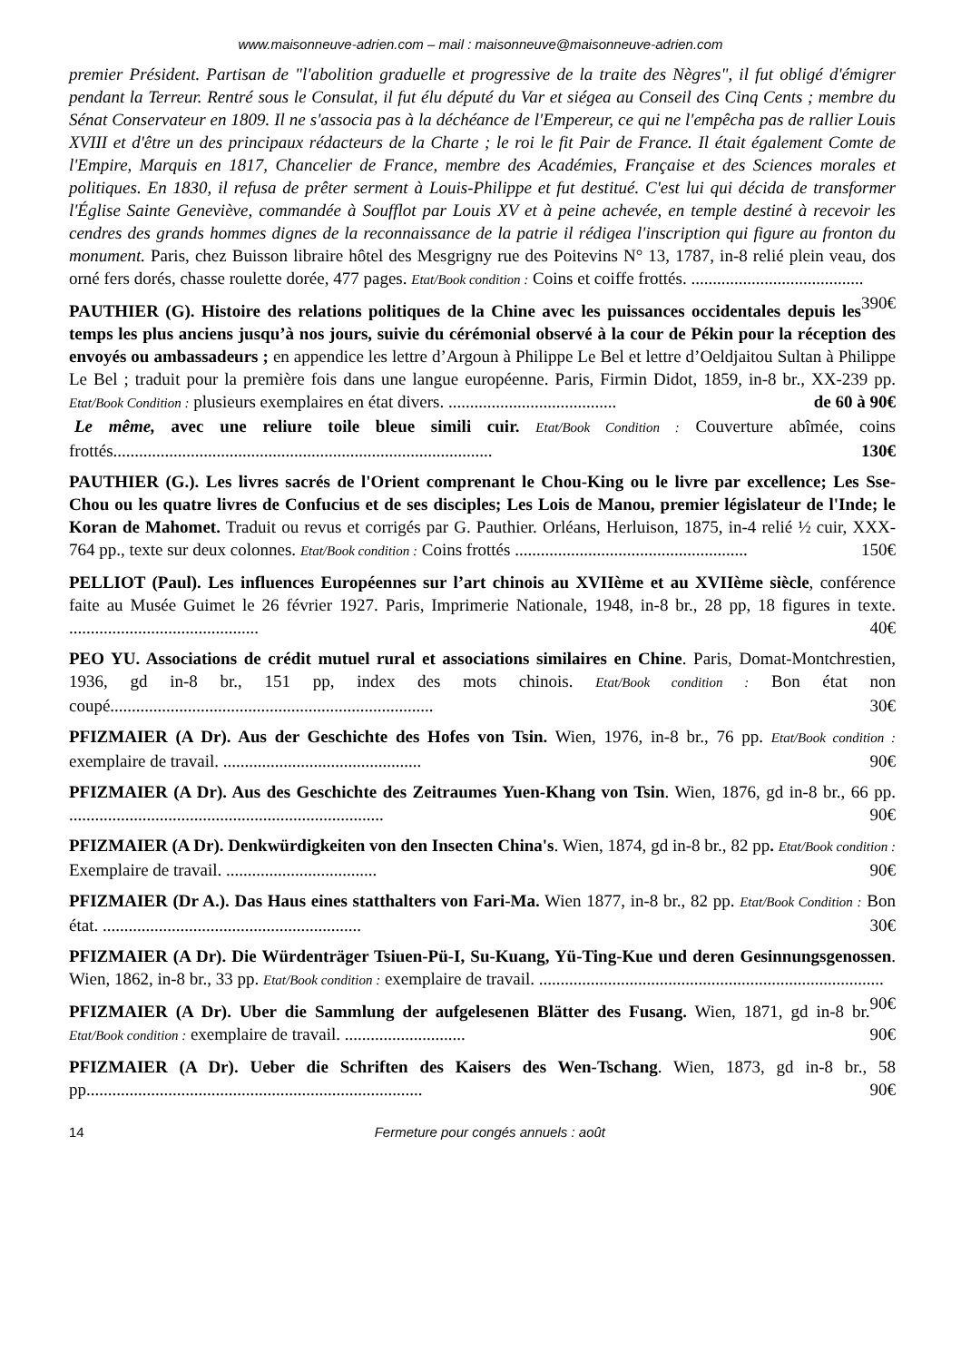www.maisonneuve-adrien.com – mail : maisonneuve@maisonneuve-adrien.com
premier Président. Partisan de "l'abolition graduelle et progressive de la traite des Nègres", il fut obligé d'émigrer pendant la Terreur. Rentré sous le Consulat, il fut élu député du Var et siégea au Conseil des Cinq Cents ; membre du Sénat Conservateur en 1809. Il ne s'associa pas à la déchéance de l'Empereur, ce qui ne l'empêcha pas de rallier Louis XVIII et d'être un des principaux rédacteurs de la Charte ; le roi le fit Pair de France. Il était également Comte de l'Empire, Marquis en 1817, Chancelier de France, membre des Académies, Française et des Sciences morales et politiques. En 1830, il refusa de prêter serment à Louis-Philippe et fut destitué. C'est lui qui décida de transformer l'Église Sainte Geneviève, commandée à Soufflot par Louis XV et à peine achevée, en temple destiné à recevoir les cendres des grands hommes dignes de la reconnaissance de la patrie il rédigea l'inscription qui figure au fronton du monument. Paris, chez Buisson libraire hôtel des Mesgrigny rue des Poitevins N° 13, 1787, in-8 relié plein veau, dos orné fers dorés, chasse roulette dorée, 477 pages. Etat/Book condition : Coins et coiffe frottés. ........................................ 390€
PAUTHIER (G). Histoire des relations politiques de la Chine avec les puissances occidentales depuis les temps les plus anciens jusqu’à nos jours, suivie du cérémonial observé à la cour de Pékin pour la réception des envoyés ou ambassadeurs ; en appendice les lettre d’Argoun à Philippe Le Bel et lettre d’Oeldjaitou Sultan à Philippe Le Bel ; traduit pour la première fois dans une langue européenne. Paris, Firmin Didot, 1859, in-8 br., XX-239 pp. Etat/Book Condition : plusieurs exemplaires en état divers. ....................................... de 60 à 90€
Le même, avec une reliure toile bleue simili cuir. Etat/Book Condition : Couverture abîmée, coins frottés........................................................................................ 130€
PAUTHIER (G.). Les livres sacrés de l'Orient comprenant le Chou-King ou le livre par excellence; Les Sse-Chou ou les quatre livres de Confucius et de ses disciples; Les Lois de Manou, premier législateur de l'Inde; le Koran de Mahomet. Traduit ou revus et corrigés par G. Pauthier. Orléans, Herluison, 1875, in-4 relié ½ cuir, XXX-764 pp., texte sur deux colonnes. Etat/Book condition : Coins frottés ...................................................... 150€
PELLIOT (Paul). Les influences Européennes sur l’art chinois au XVIIème et au XVIIème siècle, conférence faite au Musée Guimet le 26 février 1927. Paris, Imprimerie Nationale, 1948, in-8 br., 28 pp, 18 figures in texte. ............................................ 40€
PEO YU. Associations de crédit mutuel rural et associations similaires en Chine. Paris, Domat-Montchrestien, 1936, gd in-8 br., 151 pp, index des mots chinois. Etat/Book condition : Bon état non coupé........................................................................... 30€
PFIZMAIER (A Dr). Aus der Geschichte des Hofes von Tsin. Wien, 1976, in-8 br., 76 pp. Etat/Book condition : exemplaire de travail. .............................................. 90€
PFIZMAIER (A Dr). Aus des Geschichte des Zeitraumes Yuen-Khang von Tsin. Wien, 1876, gd in-8 br., 66 pp. ......................................................................... 90€
PFIZMAIER (A Dr). Denkwürdigkeiten von den Insecten China's. Wien, 1874, gd in-8 br., 82 pp. Etat/Book condition : Exemplaire de travail. ................................... 90€
PFIZMAIER (Dr A.). Das Haus eines statthalters von Fari-Ma. Wien 1877, in-8 br., 82 pp. Etat/Book Condition : Bon état. ............................................................ 30€
PFIZMAIER (A Dr). Die Würdenträger Tsiuen-Pü-I, Su-Kuang, Yü-Ting-Kue und deren Gesinnungsgenossen. Wien, 1862, in-8 br., 33 pp. Etat/Book condition : exemplaire de travail. ................................................................................ 90€
PFIZMAIER (A Dr). Uber die Sammlung der aufgelesenen Blätter des Fusang. Wien, 1871, gd in-8 br. Etat/Book condition : exemplaire de travail. ............................ 90€
PFIZMAIER (A Dr). Ueber die Schriften des Kaisers des Wen-Tschang. Wien, 1873, gd in-8 br., 58 pp.............................................................................. 90€
14 Fermeture pour congés annuels : août